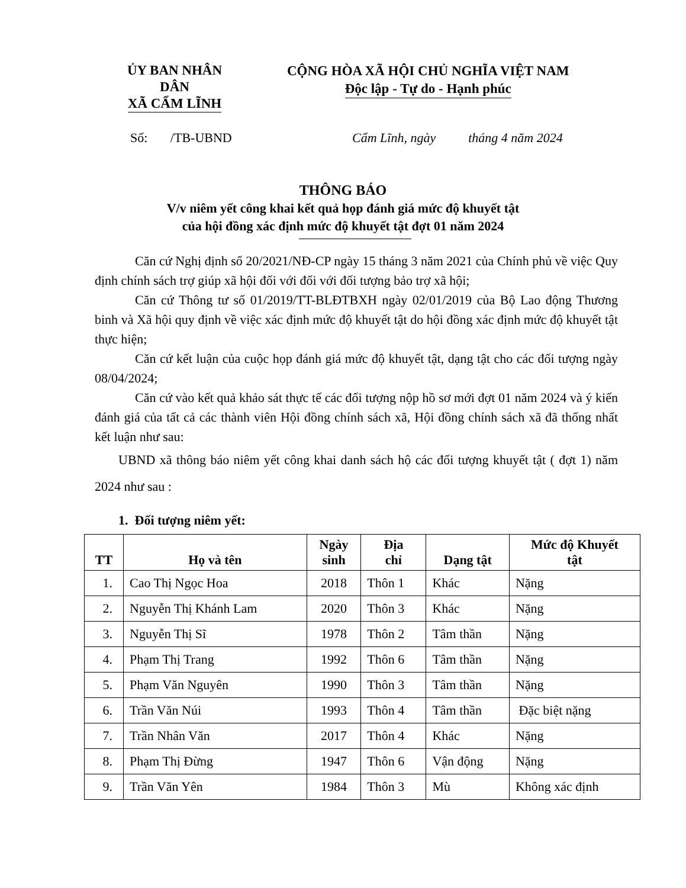ỦY BAN NHÂN DÂN
XÃ CẨM LĨNH
CỘNG HÒA XÃ HỘI CHỦ NGHĨA VIỆT NAM
Độc lập - Tự do - Hạnh phúc
Số: /TB-UBND Cẩm Lĩnh, ngày tháng 4 năm 2024
THÔNG BÁO
V/v niêm yết công khai kết quả họp đánh giá mức độ khuyết tật
của hội đồng xác định mức độ khuyết tật đợt 01 năm 2024
Căn cứ Nghị định số 20/2021/NĐ-CP ngày 15 tháng 3 năm 2021 của Chính phủ về việc Quy định chính sách trợ giúp xã hội đối với đối với đối tượng bảo trợ xã hội;
Căn cứ Thông tư số 01/2019/TT-BLĐTBXH ngày 02/01/2019 của Bộ Lao động Thương binh và Xã hội quy định về việc xác định mức độ khuyết tật do hội đồng xác định mức độ khuyết tật thực hiện;
Căn cứ kết luận của cuộc họp đánh giá mức độ khuyết tật, dạng tật cho các đối tượng ngày 08/04/2024;
Căn cứ vào kết quả khảo sát thực tế các đối tượng nộp hồ sơ mới đợt 01 năm 2024 và ý kiến đánh giá của tất cả các thành viên Hội đồng chính sách xã, Hội đồng chính sách xã đã thống nhất kết luận như sau:
UBND xã thông báo niêm yết công khai danh sách hộ các đối tượng khuyết tật ( đợt 1) năm 2024 như sau :
1. Đối tượng niêm yết:
| TT | Họ và tên | Ngày sinh | Địa chỉ | Dạng tật | Mức độ Khuyết tật |
| --- | --- | --- | --- | --- | --- |
| 1. | Cao Thị Ngọc Hoa | 2018 | Thôn 1 | Khác | Nặng |
| 2. | Nguyễn Thị Khánh Lam | 2020 | Thôn 3 | Khác | Nặng |
| 3. | Nguyễn Thị Sĩ | 1978 | Thôn 2 | Tâm thần | Nặng |
| 4. | Phạm Thị Trang | 1992 | Thôn 6 | Tâm thần | Nặng |
| 5. | Phạm Văn Nguyên | 1990 | Thôn 3 | Tâm thần | Nặng |
| 6. | Trần Văn Núi | 1993 | Thôn 4 | Tâm thần | Đặc biệt nặng |
| 7. | Trần Nhân Văn | 2017 | Thôn 4 | Khác | Nặng |
| 8. | Phạm Thị Đừng | 1947 | Thôn 6 | Vận động | Nặng |
| 9. | Trần Văn Yên | 1984 | Thôn 3 | Mù | Không xác định |